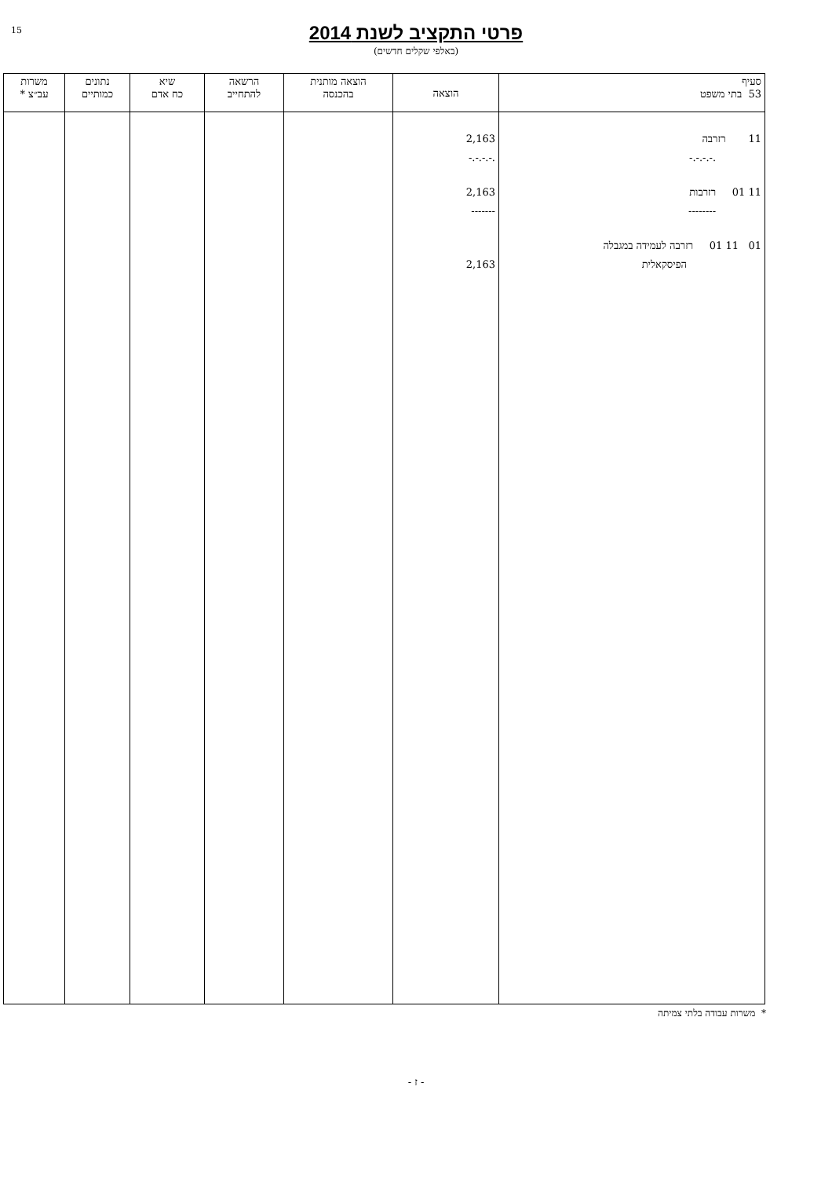15
פרטי התקציב לשנת 2014
(באלפי שקלים חדשים)
| סעיף 53 בתי משפט | הוצאה | הוצאה מותנית בהכנסה | הרשאה להתחייב | שיא כח אדם | נתונים כמותיים | משרות עב״צ * |
| --- | --- | --- | --- | --- | --- | --- |
| 11 רזרבה .-.-.-.- 11 01 רזרבות -------- 01 11 01 רזרבה לעמידה במגבלה הפיסקאלית | 2,163 -.-.-.-. 2,163 ------- 2,163 | | | | | |
* משרות עבודה בלתי צמיתה
- ז -